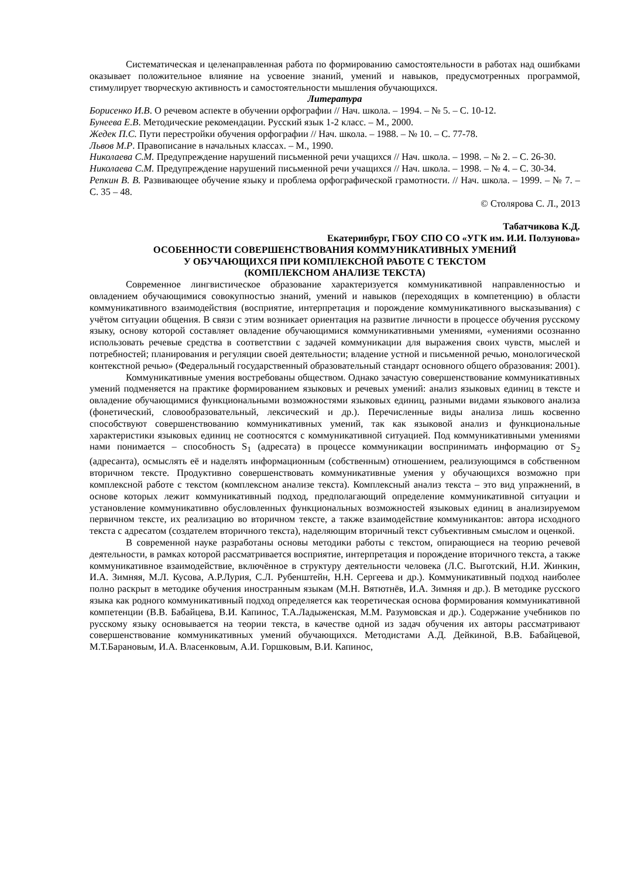Систематическая и целенаправленная работа по формированию самостоятельности в работах над ошибками оказывает положительное влияние на усвоение знаний, умений и навыков, предусмотренных программой, стимулирует творческую активность и самостоятельности мышления обучающихся.
Литература
Борисенко И.В. О речевом аспекте в обучении орфографии // Нач. школа. – 1994. – № 5. – С. 10-12.
Бунеева Е.В. Методические рекомендации. Русский язык 1-2 класс. – М., 2000.
Жедек П.С. Пути перестройки обучения орфографии // Нач. школа. – 1988. – № 10. – С. 77-78.
Львов М.Р. Правописание в начальных классах. – М., 1990.
Николаева С.М. Предупреждение нарушений письменной речи учащихся // Нач. школа. – 1998. – № 2. – С. 26-30.
Николаева С.М. Предупреждение нарушений письменной речи учащихся // Нач. школа. – 1998. – № 4. – С. 30-34.
Репкин В. В. Развивающее обучение языку и проблема орфографической грамотности. // Нач. школа. – 1999. – № 7. – С. 35 – 48.
© Столярова С. Л., 2013
Табатчикова К.Д.
Екатеринбург, ГБОУ СПО СО «УГК им. И.И. Ползунова»
ОСОБЕННОСТИ СОВЕРШЕНСТВОВАНИЯ КОММУНИКАТИВНЫХ УМЕНИЙ
У ОБУЧАЮЩИХСЯ ПРИ КОМПЛЕКСНОЙ РАБОТЕ С ТЕКСТОМ
(КОМПЛЕКСНОМ АНАЛИЗЕ ТЕКСТА)
Современное лингвистическое образование характеризуется коммуникативной направленностью и овладением обучающимися совокупностью знаний, умений и навыков (переходящих в компетенцию) в области коммуникативного взаимодействия (восприятие, интерпретация и порождение коммуникативного высказывания) с учётом ситуации общения. В связи с этим возникает ориентация на развитие личности в процессе обучения русскому языку, основу которой составляет овладение обучающимися коммуникативными умениями, «умениями осознанно использовать речевые средства в соответствии с задачей коммуникации для выражения своих чувств, мыслей и потребностей; планирования и регуляции своей деятельности; владение устной и письменной речью, монологической контекстной речью» (Федеральный государственный образовательный стандарт основного общего образования: 2001).
Коммуникативные умения востребованы обществом. Однако зачастую совершенствование коммуникативных умений подменяется на практике формированием языковых и речевых умений: анализ языковых единиц в тексте и овладение обучающимися функциональными возможностями языковых единиц, разными видами языкового анализа (фонетический, словообразовательный, лексический и др.). Перечисленные виды анализа лишь косвенно способствуют совершенствованию коммуникативных умений, так как языковой анализ и функциональные характеристики языковых единиц не соотносятся с коммуникативной ситуацией. Под коммуникативными умениями нами понимается – способность S<sub>1</sub> (адресата) в процессе коммуникации воспринимать информацию от S<sub>2</sub> (адресанта), осмыслять её и наделять информационным (собственным) отношением, реализующимся в собственном вторичном тексте. Продуктивно совершенствовать коммуникативные умения у обучающихся возможно при комплексной работе с текстом (комплексном анализе текста). Комплексный анализ текста – это вид упражнений, в основе которых лежит коммуникативный подход, предполагающий определение коммуникативной ситуации и установление коммуникативно обусловленных функциональных возможностей языковых единиц в анализируемом первичном тексте, их реализацию во вторичном тексте, а также взаимодействие коммуникантов: автора исходного текста с адресатом (создателем вторичного текста), наделяющим вторичный текст субъективным смыслом и оценкой.
В современной науке разработаны основы методики работы с текстом, опирающиеся на теорию речевой деятельности, в рамках которой рассматривается восприятие, интерпретация и порождение вторичного текста, а также коммуникативное взаимодействие, включённое в структуру деятельности человека (Л.С. Выготский, Н.И. Жинкин, И.А. Зимняя, М.Л. Кусова, А.Р.Лурия, С.Л. Рубенштейн, Н.Н. Сергеева и др.). Коммуникативный подход наиболее полно раскрыт в методике обучения иностранным языкам (М.Н. Вятютнёв, И.А. Зимняя и др.). В методике русского языка как родного коммуникативный подход определяется как теоретическая основа формирования коммуникативной компетенции (В.В. Бабайцева, В.И. Капинос, Т.А.Ладыженская, М.М. Разумовская и др.). Содержание учебников по русскому языку основывается на теории текста, в качестве одной из задач обучения их авторы рассматривают совершенствование коммуникативных умений обучающихся. Методистами А.Д. Дейкиной, В.В. Бабайцевой, М.Т.Барановым, И.А. Власенковым, А.И. Горшковым, В.И. Капинос,